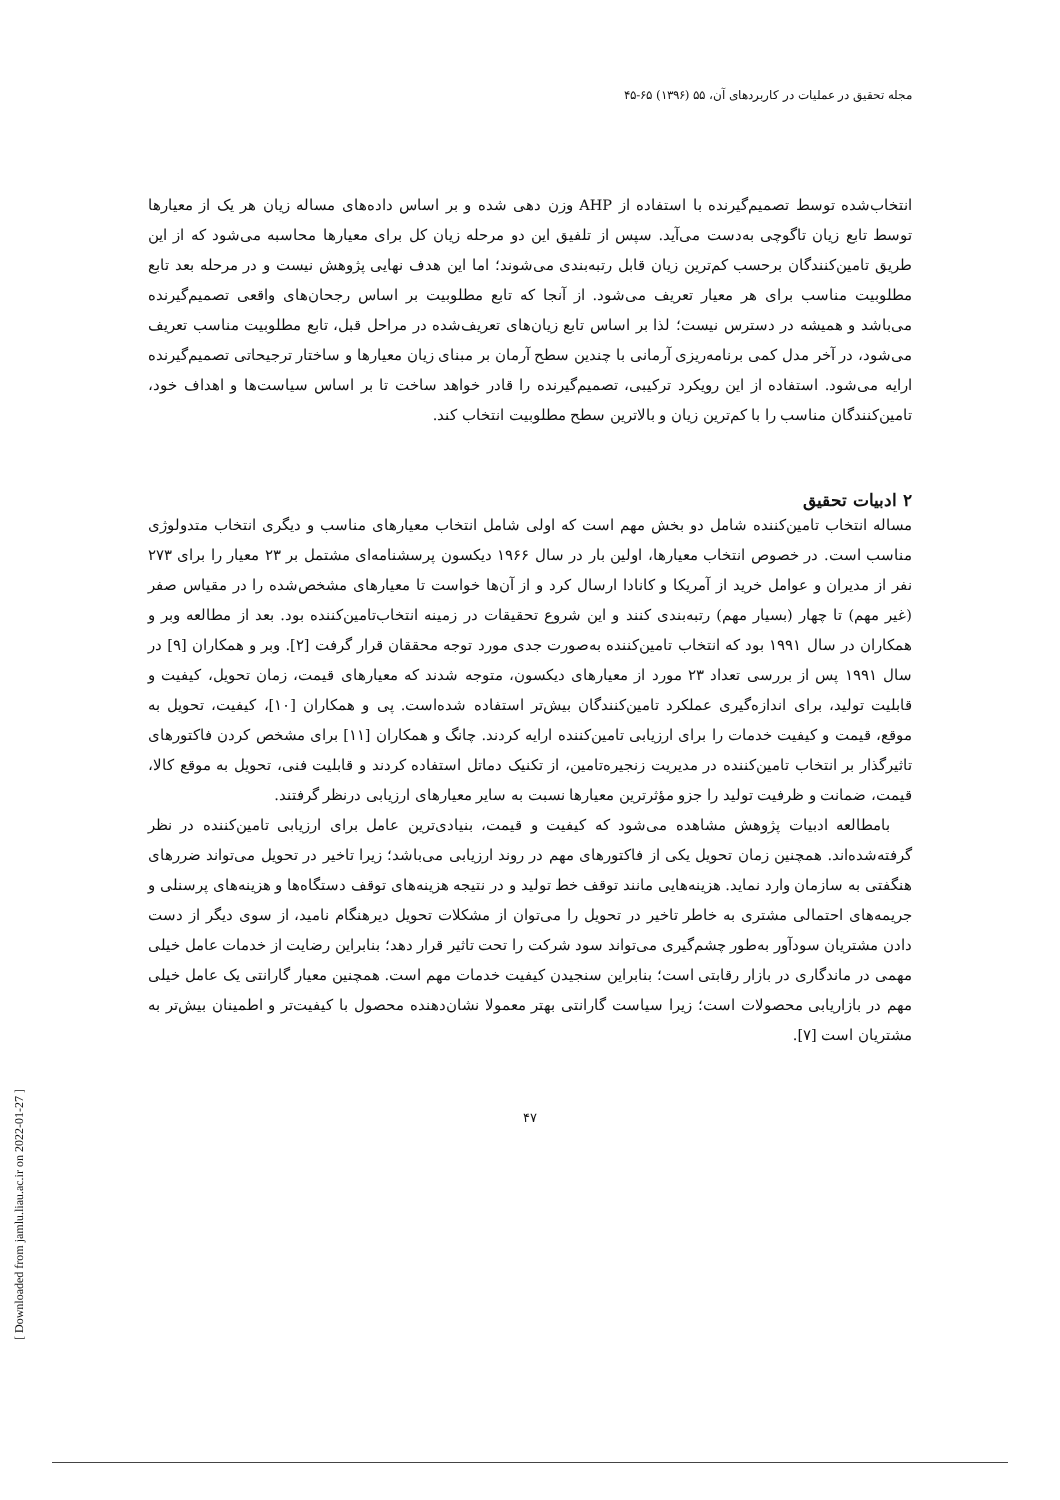[ Downloaded from jamlu.liau.ac.ir on 2022-01-27 ]
مجله تحقیق در عملیات در کاربردهای آن، ۵۵ (۱۳۹۶) ۶۵-۴۵
انتخاب‌شده توسط تصمیم‌گیرنده با استفاده از AHP وزن دهی شده و بر اساس داده‌های مساله زیان هر یک از معیارها توسط تابع زیان تاگوچی به‌دست می‌آید. سپس از تلفیق این دو مرحله زیان کل برای معیارها محاسبه می‌شود که از این طریق تامین‌کنندگان برحسب کم‌ترین زیان قابل رتبه‌بندی می‌شوند؛ اما این هدف نهایی پژوهش نیست و در مرحله بعد تابع مطلوبیت مناسب برای هر معیار تعریف می‌شود. از آنجا که تابع مطلوبیت بر اساس رجحان‌های واقعی تصمیم‌گیرنده می‌باشد و همیشه در دسترس نیست؛ لذا بر اساس تابع زیان‌های تعریف‌شده در مراحل قبل، تابع مطلوبیت مناسب تعریف می‌شود، در آخر مدل کمی برنامه‌ریزی آرمانی با چندین سطح آرمان بر مبنای زیان معیارها و ساختار ترجیحاتی تصمیم‌گیرنده ارایه می‌شود. استفاده از این رویکرد ترکیبی، تصمیم‌گیرنده را قادر خواهد ساخت تا بر اساس سیاست‌ها و اهداف خود، تامین‌کنندگان مناسب را با کم‌ترین زیان و بالاترین سطح مطلوبیت انتخاب کند.
۲ ادبیات تحقیق
مساله انتخاب تامین‌کننده شامل دو بخش مهم است که اولی شامل انتخاب معیارهای مناسب و دیگری انتخاب متدولوژی مناسب است. در خصوص انتخاب معیارها، اولین بار در سال ۱۹۶۶ دیکسون پرسشنامه‌ای مشتمل بر ۲۳ معیار را برای ۲۷۳ نفر از مدیران و عوامل خرید از آمریکا و کانادا ارسال کرد و از آن‌ها خواست تا معیارهای مشخص‌شده را در مقیاس صفر (غیر مهم) تا چهار (بسیار مهم) رتبه‌بندی کنند و این شروع تحقیقات در زمینه انتخاب‌تامین‌کننده بود. بعد از مطالعه وبر و همکاران در سال ۱۹۹۱ بود که انتخاب تامین‌کننده به‌صورت جدی مورد توجه محققان قرار گرفت [۲]. وبر و همکاران [۹] در سال ۱۹۹۱ پس از بررسی تعداد ۲۳ مورد از معیارهای دیکسون، متوجه شدند که معیارهای قیمت، زمان تحویل، کیفیت و قابلیت تولید، برای اندازه‌گیری عملکرد تامین‌کنندگان بیش‌تر استفاده شده‌است. پی و همکاران [۱۰]، کیفیت، تحویل به موقع، قیمت و کیفیت خدمات را برای ارزیابی تامین‌کننده ارایه کردند. چانگ و همکاران [۱۱] برای مشخص کردن فاکتورهای تاثیرگذار بر انتخاب تامین‌کننده در مدیریت زنجیره‌تامین، از تکنیک دماتل استفاده کردند و قابلیت فنی، تحویل به موقع کالا، قیمت، ضمانت و ظرفیت تولید را جزو مؤثرترین معیارها نسبت به سایر معیارهای ارزیابی درنظر گرفتند.
بامطالعه ادبیات پژوهش مشاهده می‌شود که کیفیت و قیمت، بنیادی‌ترین عامل برای ارزیابی تامین‌کننده در نظر گرفته‌شده‌اند. همچنین زمان تحویل یکی از فاکتورهای مهم در روند ارزیابی می‌باشد؛ زیرا تاخیر در تحویل می‌تواند ضررهای هنگفتی به سازمان وارد نماید. هزینه‌هایی مانند توقف خط تولید و در نتیجه هزینه‌های توقف دستگاه‌ها و هزینه‌های پرسنلی و جریمه‌های احتمالی مشتری به خاطر تاخیر در تحویل را می‌توان از مشکلات تحویل دیرهنگام نامید، از سوی دیگر از دست دادن مشتریان سودآور به‌طور چشم‌گیری می‌تواند سود شرکت را تحت تاثیر قرار دهد؛ بنابراین رضایت از خدمات عامل خیلی مهمی در ماندگاری در بازار رقابتی است؛ بنابراین سنجیدن کیفیت خدمات مهم است. همچنین معیار گارانتی یک عامل خیلی مهم در بازاریابی محصولات است؛ زیرا سیاست گارانتی بهتر معمولا نشان‌دهنده محصول با کیفیت‌تر و اطمینان بیش‌تر به مشتریان است [۷].
۴۷